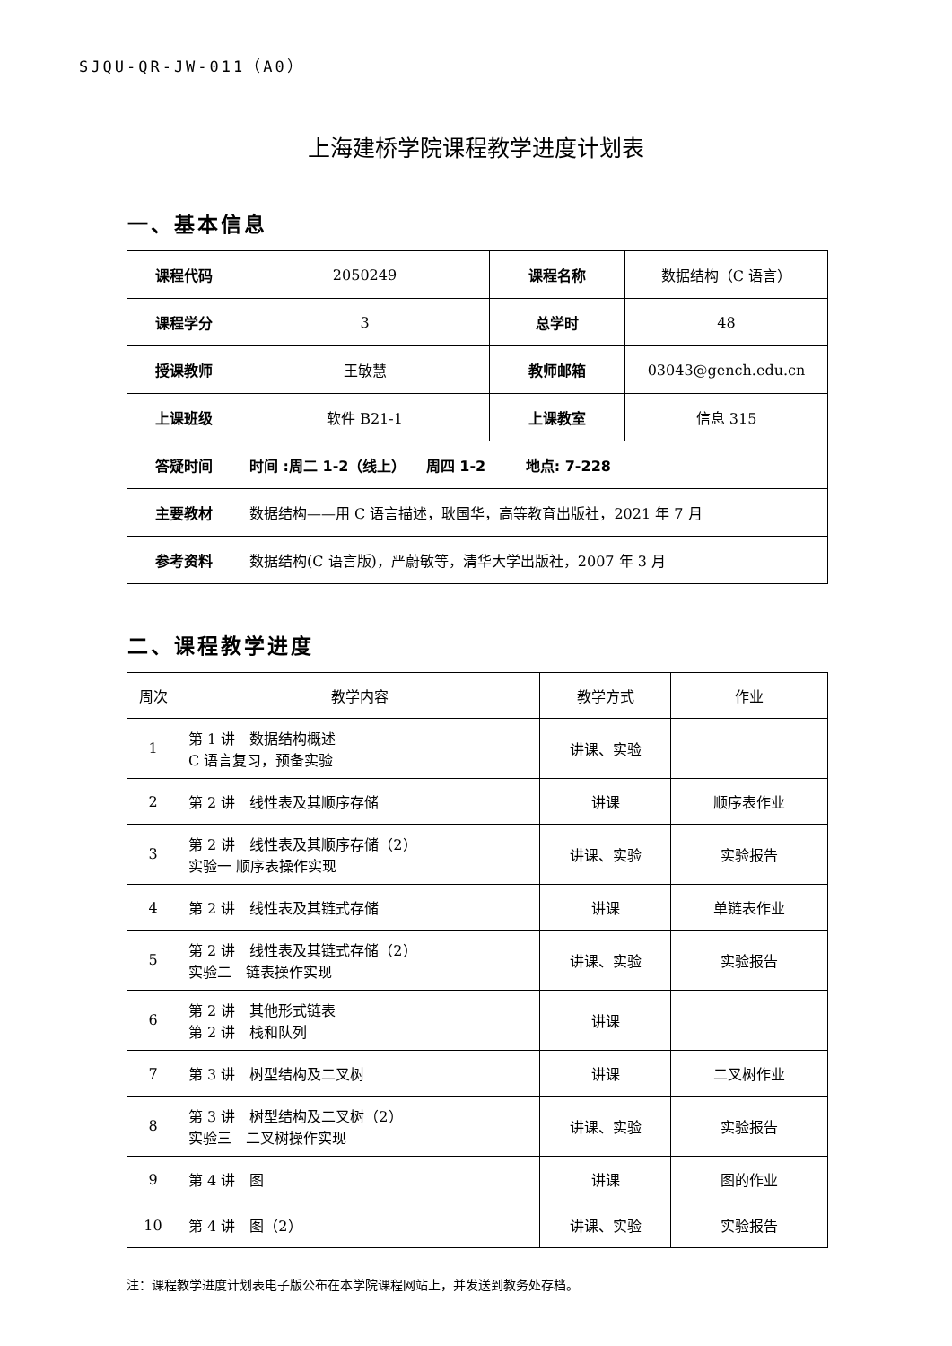SJQU-QR-JW-011（A0）
上海建桥学院课程教学进度计划表
一、基本信息
| 课程代码 | 2050249 | 课程名称 | 数据结构（C 语言） |
| 课程学分 | 3 | 总学时 | 48 |
| 授课教师 | 王敏慧 | 教师邮箱 | 03043@gench.edu.cn |
| 上课班级 | 软件 B21-1 | 上课教室 | 信息 315 |
| 答疑时间 | 时间 :周二 1-2（线上） 周四 1-2 地点: 7-228 | | |
| 主要教材 | 数据结构——用 C 语言描述，耿国华，高等教育出版社，2021 年 7 月 | | |
| 参考资料 | 数据结构(C 语言版)，严蔚敏等，清华大学出版社，2007 年 3 月 | | |
二、课程教学进度
| 周次 | 教学内容 | 教学方式 | 作业 |
| --- | --- | --- | --- |
| 1 | 第 1 讲 数据结构概述 C 语言复习，预备实验 | 讲课、实验 | |
| 2 | 第 2 讲 线性表及其顺序存储 | 讲课 | 顺序表作业 |
| 3 | 第 2 讲 线性表及其顺序存储（2） 实验一 顺序表操作实现 | 讲课、实验 | 实验报告 |
| 4 | 第 2 讲 线性表及其链式存储 | 讲课 | 单链表作业 |
| 5 | 第 2 讲 线性表及其链式存储（2） 实验二 链表操作实现 | 讲课、实验 | 实验报告 |
| 6 | 第 2 讲 其他形式链表 第 2 讲 栈和队列 | 讲课 | |
| 7 | 第 3 讲 树型结构及二叉树 | 讲课 | 二叉树作业 |
| 8 | 第 3 讲 树型结构及二叉树（2） 实验三 二叉树操作实现 | 讲课、实验 | 实验报告 |
| 9 | 第 4 讲 图 | 讲课 | 图的作业 |
| 10 | 第 4 讲 图（2） | 讲课、实验 | 实验报告 |
注：课程教学进度计划表电子版公布在本学院课程网站上，并发送到教务处存档。